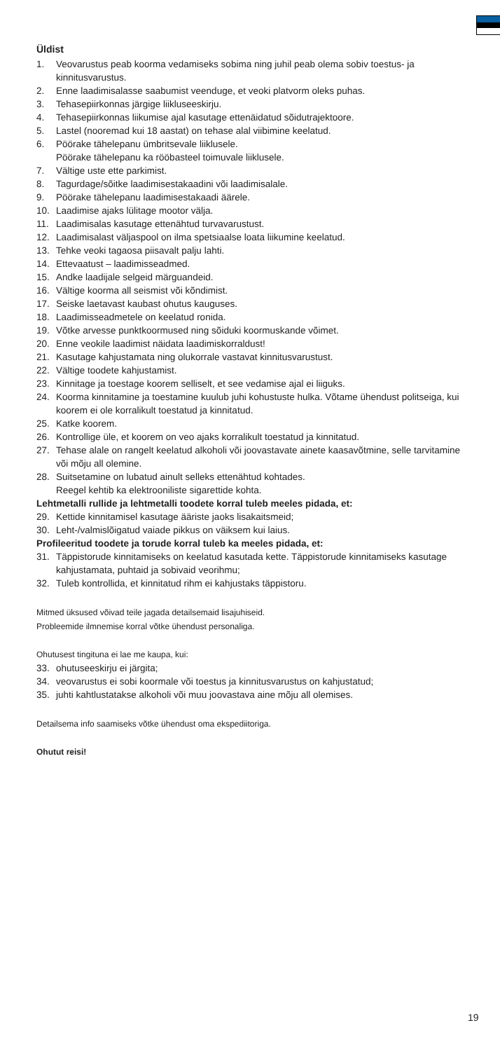Üldist
1. Veovarustus peab koorma vedamiseks sobima ning juhil peab olema sobiv toestus- ja kinnitusvarustus.
2. Enne laadimisalasse saabumist veenduge, et veoki platvorm oleks puhas.
3. Tehasepiirkonnas järgige liikluseeskirju.
4. Tehasepiirkonnas liikumise ajal kasutage ettenäidatud sõidutrajektoore.
5. Lastel (nooremad kui 18 aastat) on tehase alal viibimine keelatud.
6. Pöörake tähelepanu ümbritsevale liiklusele.
Pöörake tähelepanu ka rööbasteel toimuvale liiklusele.
7. Vältige uste ette parkimist.
8. Tagurdage/sõitke laadimisestakaadini või laadimisalale.
9. Pöörake tähelepanu laadimisestakaadi äärele.
10. Laadimise ajaks lülitage mootor välja.
11. Laadimisalas kasutage ettenähtud turvavarustust.
12. Laadimisalast väljaspool on ilma spetsiaalse loata liikumine keelatud.
13. Tehke veoki tagaosa piisavalt palju lahti.
14. Ettevaatust – laadimisseadmed.
15. Andke laadijale selgeid märguandeid.
16. Vältige koorma all seismist või kõndimist.
17. Seiske laetavast kaubast ohutus kauguses.
18. Laadimisseadmetele on keelatud ronida.
19. Võtke arvesse punktkoormused ning sõiduki koormuskande võimet.
20. Enne veokile laadimist näidata laadimiskorraldust!
21. Kasutage kahjustamata ning olukorrale vastavat kinnitusvarustust.
22. Vältige toodete kahjustamist.
23. Kinnitage ja toestage koorem selliselt, et see vedamise ajal ei liiguks.
24. Koorma kinnitamine ja toestamine kuulub juhi kohustuste hulka. Võtame ühendust politseiga, kui koorem ei ole korralikult toestatud ja kinnitatud.
25. Katke koorem.
26. Kontrollige üle, et koorem on veo ajaks korralikult toestatud ja kinnitatud.
27. Tehase alale on rangelt keelatud alkoholi või joovastavate ainete kaasavõtmine, selle tarvitamine või mõju all olemine.
28. Suitsetamine on lubatud ainult selleks ettenähtud kohtades.
Reegel kehtib ka elektrooniliste sigarettide kohta.
Lehtmetalli rullide ja lehtmetalli toodete korral tuleb meeles pidada, et:
29. Kettide kinnitamisel kasutage ääriste jaoks lisakaitsmeid;
30. Leht-/valmislõigatud vaiade pikkus on väiksem kui laius.
Profileeritud toodete ja torude korral tuleb ka meeles pidada, et:
31. Täppistorude kinnitamiseks on keelatud kasutada kette. Täppistorude kinnitamiseks kasutage kahjustamata, puhtaid ja sobivaid veorihmu;
32. Tuleb kontrollida, et kinnitatud rihm ei kahjustaks täppistoru.
Mitmed üksused võivad teile jagada detailsemaid lisajuhiseid.
Probleemide ilmnemise korral võtke ühendust personaliga.
Ohutusest tingituna ei lae me kaupa, kui:
33. ohutuseeskirju ei järgita;
34. veovarustus ei sobi koormale või toestus ja kinnitusvarustus on kahjustatud;
35. juhti kahtlustatakse alkoholi või muu joovastava aine mõju all olemises.
Detailsema info saamiseks võtke ühendust oma ekspediitoriga.
Ohutut reisi!
19